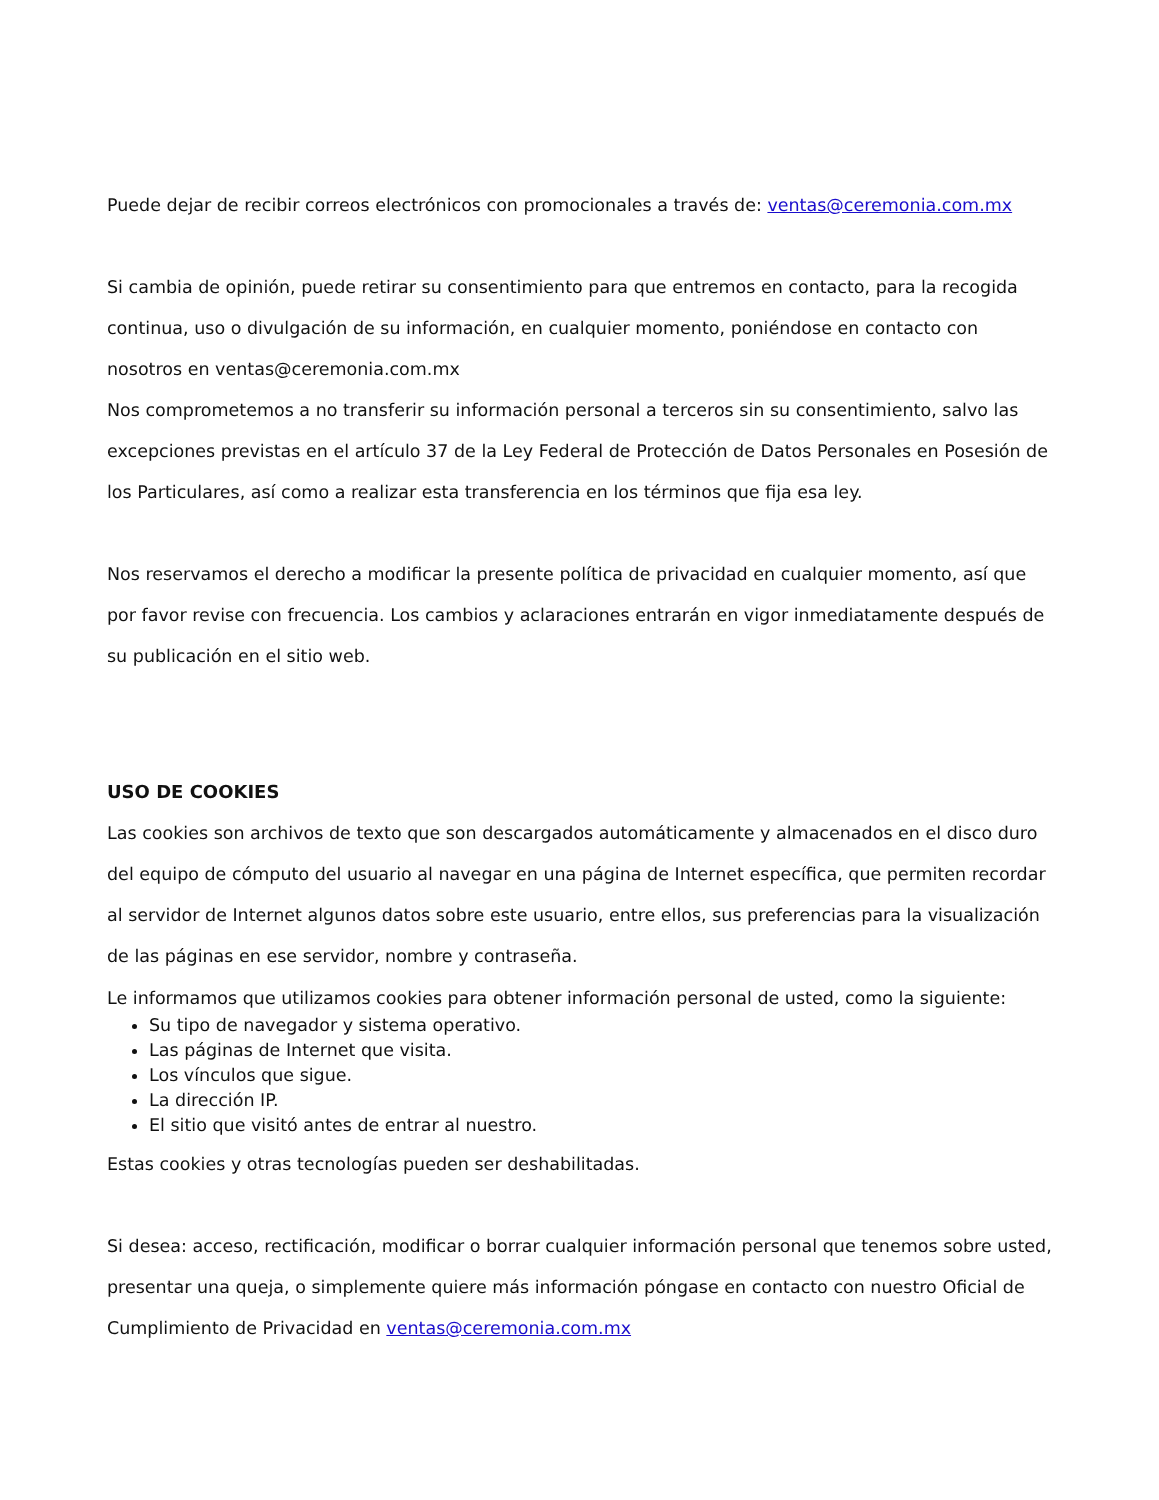Puede dejar de recibir correos electrónicos con promocionales a través de: ventas@ceremonia.com.mx
Si cambia de opinión, puede retirar su consentimiento para que entremos en contacto, para la recogida continua, uso o divulgación de su información, en cualquier momento, poniéndose en contacto con nosotros en ventas@ceremonia.com.mx
Nos comprometemos a no transferir su información personal a terceros sin su consentimiento, salvo las excepciones previstas en el artículo 37 de la Ley Federal de Protección de Datos Personales en Posesión de los Particulares, así como a realizar esta transferencia en los términos que fija esa ley.
Nos reservamos el derecho a modificar la presente política de privacidad en cualquier momento, así que por favor revise con frecuencia. Los cambios y aclaraciones entrarán en vigor inmediatamente después de su publicación en el sitio web.
USO DE COOKIES
Las cookies son archivos de texto que son descargados automáticamente y almacenados en el disco duro del equipo de cómputo del usuario al navegar en una página de Internet específica, que permiten recordar al servidor de Internet algunos datos sobre este usuario, entre ellos, sus preferencias para la visualización de las páginas en ese servidor, nombre y contraseña.
Le informamos que utilizamos cookies para obtener información personal de usted, como la siguiente:
Su tipo de navegador y sistema operativo.
Las páginas de Internet que visita.
Los vínculos que sigue.
La dirección IP.
El sitio que visitó antes de entrar al nuestro.
Estas cookies y otras tecnologías pueden ser deshabilitadas.
Si desea: acceso, rectificación, modificar o borrar cualquier información personal que tenemos sobre usted, presentar una queja, o simplemente quiere más información póngase en contacto con nuestro Oficial de Cumplimiento de Privacidad en ventas@ceremonia.com.mx